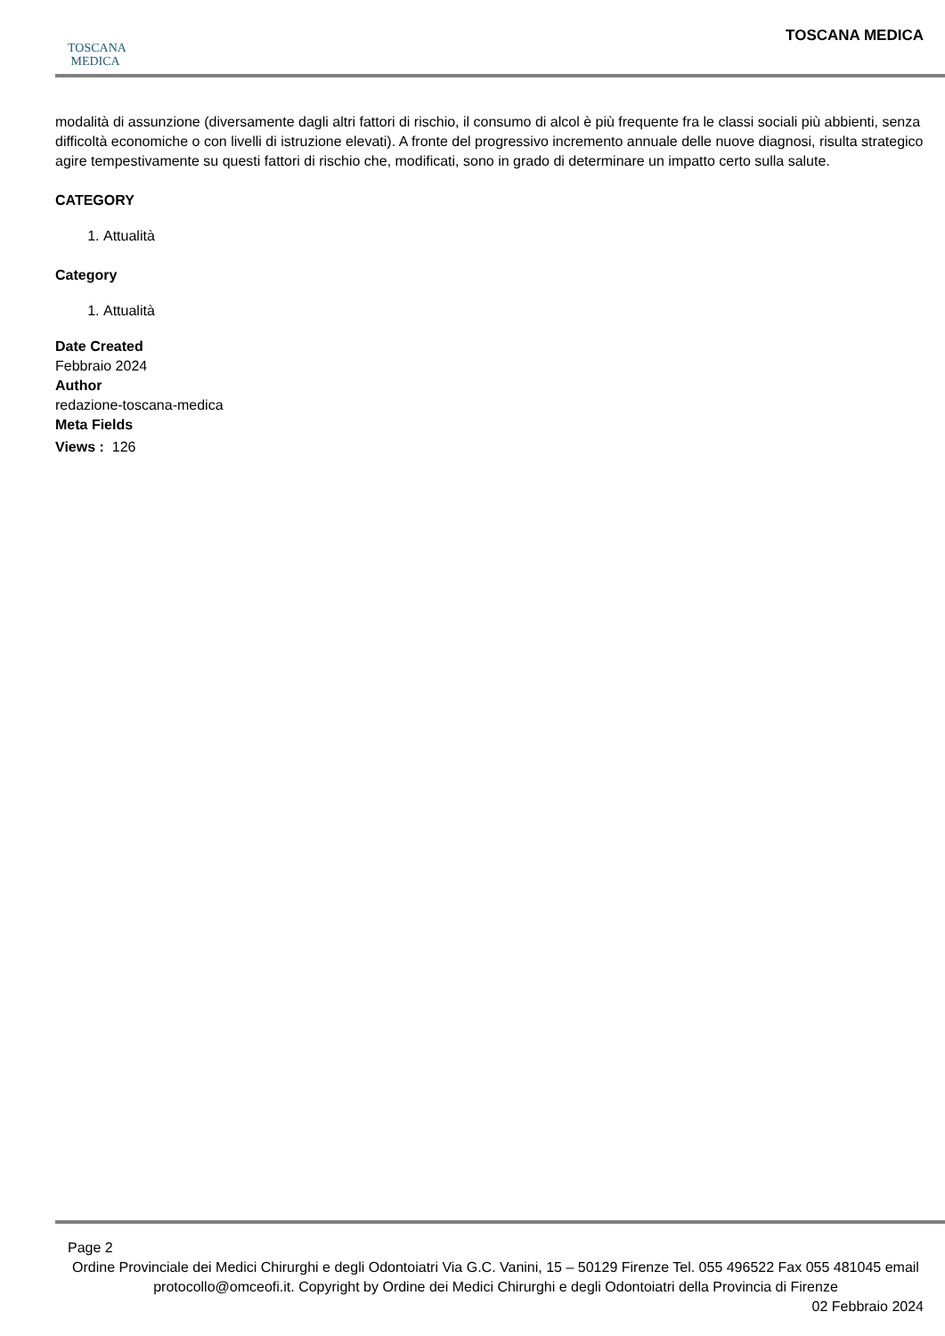TOSCANA
MEDICA
TOSCANA MEDICA
modalità di assunzione (diversamente dagli altri fattori di rischio, il consumo di alcol è più frequente fra le classi sociali più abbienti, senza difficoltà economiche o con livelli di istruzione elevati). A fronte del progressivo incremento annuale delle nuove diagnosi, risulta strategico agire tempestivamente su questi fattori di rischio che, modificati, sono in grado di determinare un impatto certo sulla salute.
CATEGORY
1. Attualità
Category
1. Attualità
Date Created
Febbraio 2024
Author
redazione-toscana-medica
Meta Fields
Views : 126
Page 2
Ordine Provinciale dei Medici Chirurghi e degli Odontoiatri Via G.C. Vanini, 15 – 50129 Firenze Tel. 055 496522 Fax 055 481045 email protocollo@omceofi.it. Copyright by Ordine dei Medici Chirurghi e degli Odontoiatri della Provincia di Firenze
02 Febbraio 2024